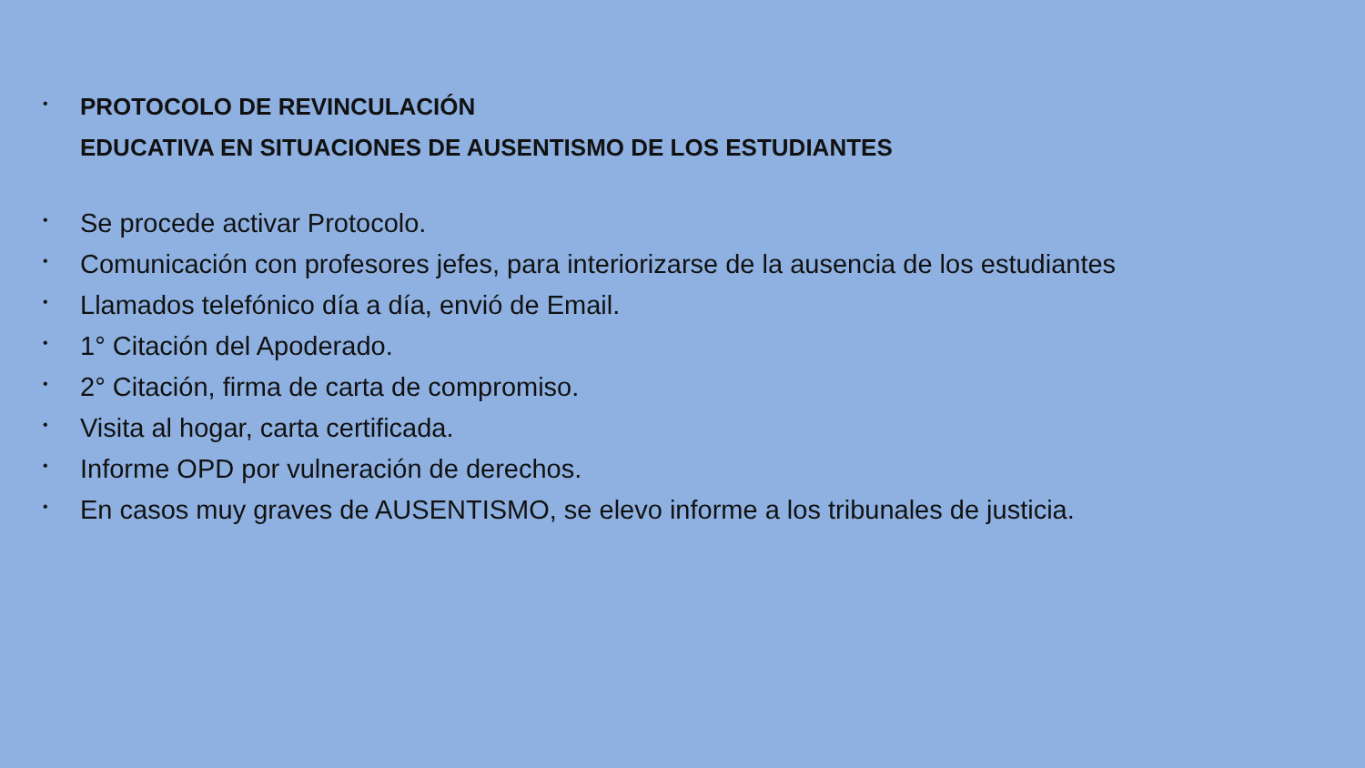•
PROTOCOLO DE REVINCULACIÓN
EDUCATIVA EN SITUACIONES DE AUSENTISMO DE LOS ESTUDIANTES
•
Se procede activar Protocolo.
•
Comunicación con profesores jefes, para interiorizarse de la ausencia de los estudiantes
•
Llamados telefónico día a día, envió de Email.
•
1° Citación del Apoderado.
•
2° Citación, firma de carta de compromiso.
•
Visita al hogar, carta certificada.
•
Informe OPD por vulneración de derechos.
•
En casos muy graves de AUSENTISMO, se elevo informe a los tribunales de justicia.